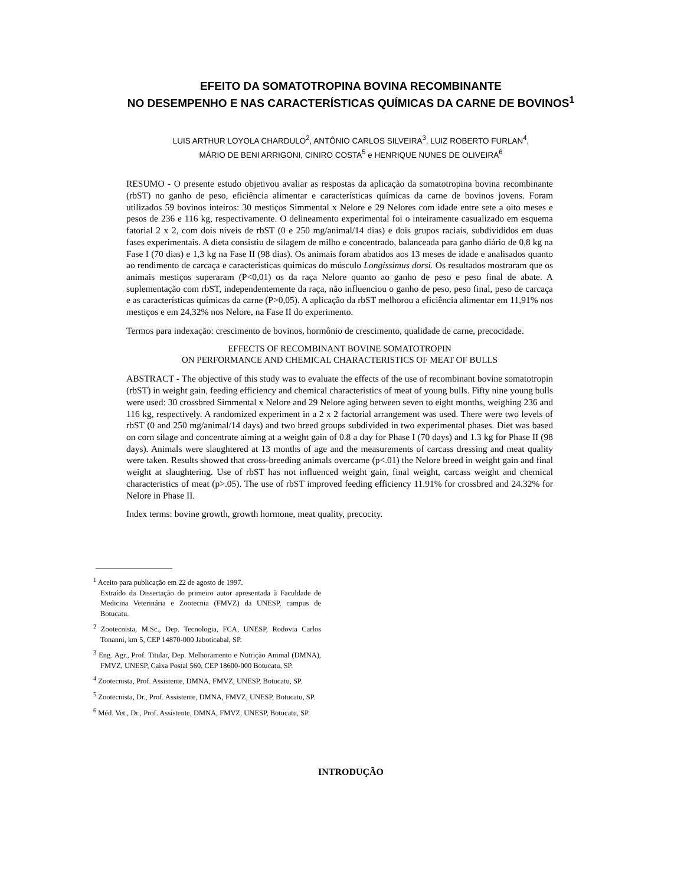EFEITO DA SOMATOTROPINA BOVINA RECOMBINANTE
NO DESEMPENHO E NAS CARACTERÍSTICAS QUÍMICAS DA CARNE DE BOVINOS<sup>1</sup>
LUIS ARTHUR LOYOLA CHARDULO<sup>2</sup>, ANTÔNIO CARLOS SILVEIRA<sup>3</sup>, LUIZ ROBERTO FURLAN<sup>4</sup>,
MÁRIO DE BENI ARRIGONI, CINIRO COSTA<sup>5</sup> e HENRIQUE NUNES DE OLIVEIRA<sup>6</sup>
RESUMO - O presente estudo objetivou avaliar as respostas da aplicação da somatotropina bovina recombinante (rbST) no ganho de peso, eficiência alimentar e características químicas da carne de bovinos jovens. Foram utilizados 59 bovinos inteiros: 30 mestiços Simmental x Nelore e 29 Nelores com idade entre sete a oito meses e pesos de 236 e 116 kg, respectivamente. O delineamento experimental foi o inteiramente casualizado em esquema fatorial 2 x 2, com dois níveis de rbST (0 e 250 mg/animal/14 dias) e dois grupos raciais, subdivididos em duas fases experimentais. A dieta consistiu de silagem de milho e concentrado, balanceada para ganho diário de 0,8 kg na Fase I (70 dias) e 1,3 kg na Fase II (98 dias). Os animais foram abatidos aos 13 meses de idade e analisados quanto ao rendimento de carcaça e características químicas do músculo Longissimus dorsi. Os resultados mostraram que os animais mestiços superaram (P<0,01) os da raça Nelore quanto ao ganho de peso e peso final de abate. A suplementação com rbST, independentemente da raça, não influenciou o ganho de peso, peso final, peso de carcaça e as características químicas da carne (P>0,05). A aplicação da rbST melhorou a eficiência alimentar em 11,91% nos mestiços e em 24,32% nos Nelore, na Fase II do experimento.
Termos para indexação: crescimento de bovinos, hormônio de crescimento, qualidade de carne, precocidade.
EFFECTS OF RECOMBINANT BOVINE SOMATOTROPIN
ON PERFORMANCE AND CHEMICAL CHARACTERISTICS OF MEAT OF BULLS
ABSTRACT - The objective of this study was to evaluate the effects of the use of recombinant bovine somatotropin (rbST) in weight gain, feeding efficiency and chemical characteristics of meat of young bulls. Fifty nine young bulls were used: 30 crossbred Simmental x Nelore and 29 Nelore aging between seven to eight months, weighing 236 and 116 kg, respectively. A randomized experiment in a 2 x 2 factorial arrangement was used. There were two levels of rbST (0 and 250 mg/animal/14 days) and two breed groups subdivided in two experimental phases. Diet was based on corn silage and concentrate aiming at a weight gain of 0.8 a day for Phase I (70 days) and 1.3 kg for Phase II (98 days). Animals were slaughtered at 13 months of age and the measurements of carcass dressing and meat quality were taken. Results showed that cross-breeding animals overcame (p<.01) the Nelore breed in weight gain and final weight at slaughtering. Use of rbST has not influenced weight gain, final weight, carcass weight and chemical characteristics of meat (p>.05). The use of rbST improved feeding efficiency 11.91% for crossbred and 24.32% for Nelore in Phase II.
Index terms: bovine growth, growth hormone, meat quality, precocity.
<sup>1</sup> Aceito para publicação em 22 de agosto de 1997.
Extraído da Dissertação do primeiro autor apresentada à Faculdade de Medicina Veterinária e Zootecnia (FMVZ) da UNESP, campus de Botucatu.
<sup>2</sup> Zootecnista, M.Sc., Dep. Tecnologia, FCA, UNESP, Rodovia Carlos Tonanni, km 5, CEP 14870-000 Jaboticabal, SP.
<sup>3</sup> Eng. Agr., Prof. Titular, Dep. Melhoramento e Nutrição Animal (DMNA), FMVZ, UNESP, Caixa Postal 560, CEP 18600-000 Botucatu, SP.
<sup>4</sup> Zootecnista, Prof. Assistente, DMNA, FMVZ, UNESP, Botucatu, SP.
<sup>5</sup> Zootecnista, Dr., Prof. Assistente, DMNA, FMVZ, UNESP, Botucatu, SP.
<sup>6</sup> Méd. Vet., Dr., Prof. Assistente, DMNA, FMVZ, UNESP, Botucatu, SP.
INTRODUÇÃO